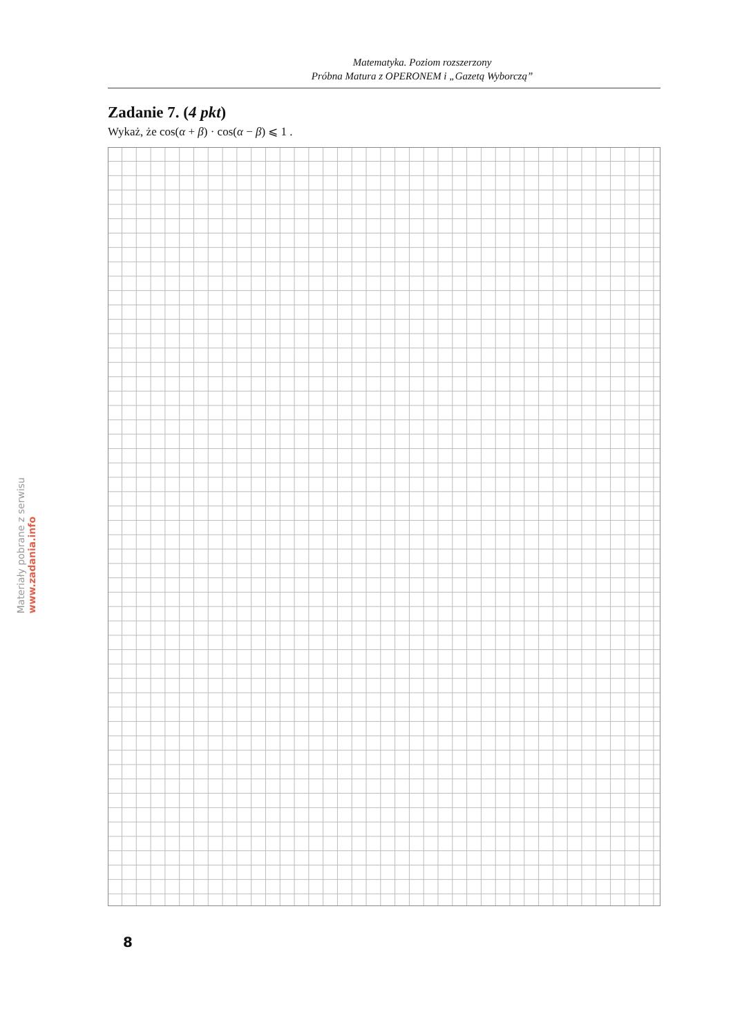Materiały pobrane z serwisu www.zadania.info
Matematyka. Poziom rozszerzony
Próbna Matura z OPERONEM i „Gazetą Wyborczą”
Zadanie 7. (4 pkt)
Wykaż, że cos(α + β) · cos(α − β) ⩽ 1 .
8